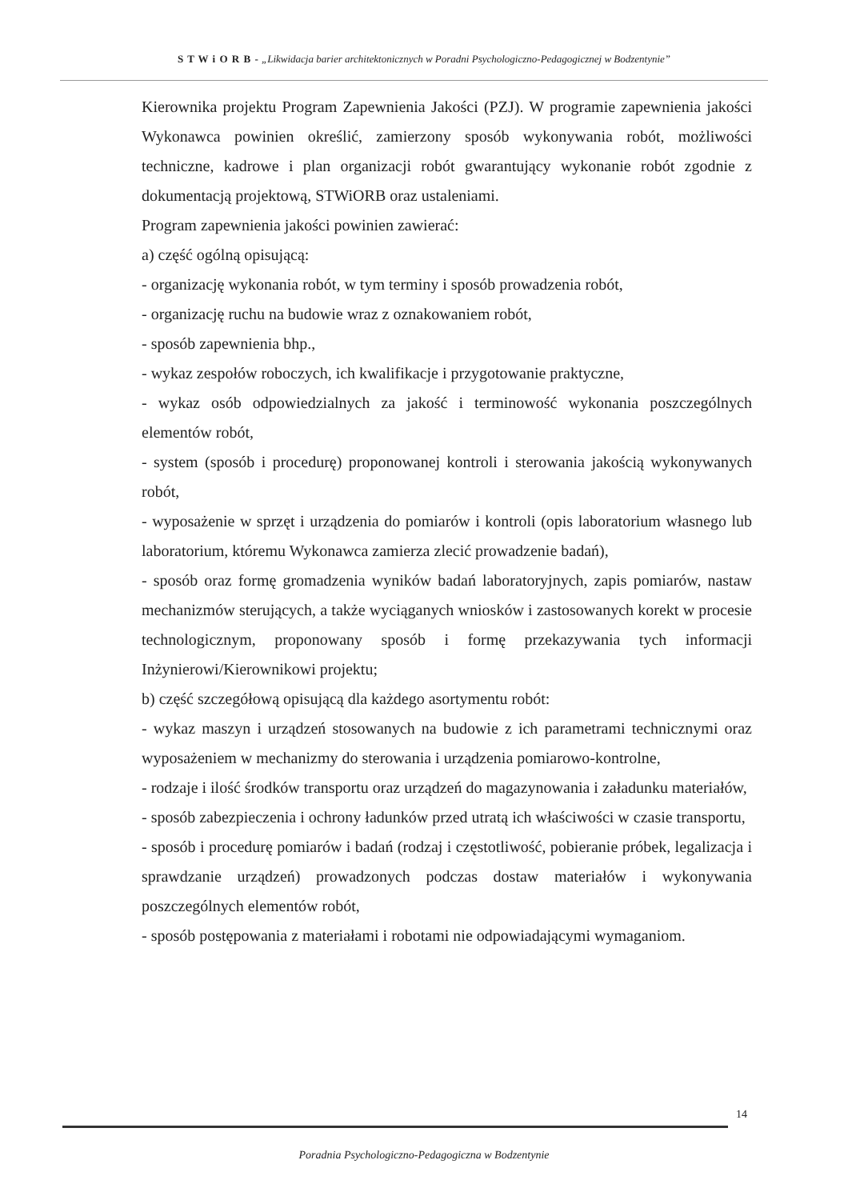S T W i O R B - „Likwidacja barier architektonicznych w Poradni Psychologiczno-Pedagogicznej w Bodzentynie”
Kierownika projektu Program Zapewnienia Jakości (PZJ). W programie zapewnienia jakości Wykonawca powinien określić, zamierzony sposób wykonywania robót, możliwości techniczne, kadrowe i plan organizacji robót gwarantujący wykonanie robót zgodnie z dokumentacją projektową, STWiORB oraz ustaleniami.
Program zapewnienia jakości powinien zawierać:
a) część ogólną opisującą:
- organizację wykonania robót, w tym terminy i sposób prowadzenia robót,
- organizację ruchu na budowie wraz z oznakowaniem robót,
- sposób zapewnienia bhp.,
- wykaz zespołów roboczych, ich kwalifikacje i przygotowanie praktyczne,
- wykaz osób odpowiedzialnych za jakość i terminowość wykonania poszczególnych elementów robót,
- system (sposób i procedurę) proponowanej kontroli i sterowania jakością wykonywanych robót,
- wyposażenie w sprzęt i urządzenia do pomiarów i kontroli (opis laboratorium własnego lub laboratorium, któremu Wykonawca zamierza zlecić prowadzenie badań),
- sposób oraz formę gromadzenia wyników badań laboratoryjnych, zapis pomiarów, nastaw mechanizmów sterujących, a także wyciąganych wniosków i zastosowanych korekt w procesie technologicznym, proponowany sposób i formę przekazywania tych informacji Inżynierowi/Kierownikowi projektu;
b) część szczegółową opisującą dla każdego asortymentu robót:
- wykaz maszyn i urządzeń stosowanych na budowie z ich parametrami technicznymi oraz wyposażeniem w mechanizmy do sterowania i urządzenia pomiarowo-kontrolne,
- rodzaje i ilość środków transportu oraz urządzeń do magazynowania i załadunku materiałów,
- sposób zabezpieczenia i ochrony ładunków przed utratą ich właściwości w czasie transportu,
- sposób i procedurę pomiarów i badań (rodzaj i częstotliwość, pobieranie próbek, legalizacja i sprawdzanie urządzeń) prowadzonych podczas dostaw materiałów i wykonywania poszczególnych elementów robót,
- sposób postępowania z materiałami i robotami nie odpowiadającymi wymaganiom.
14
Poradnia Psychologiczno-Pedagogiczna w Bodzentynie